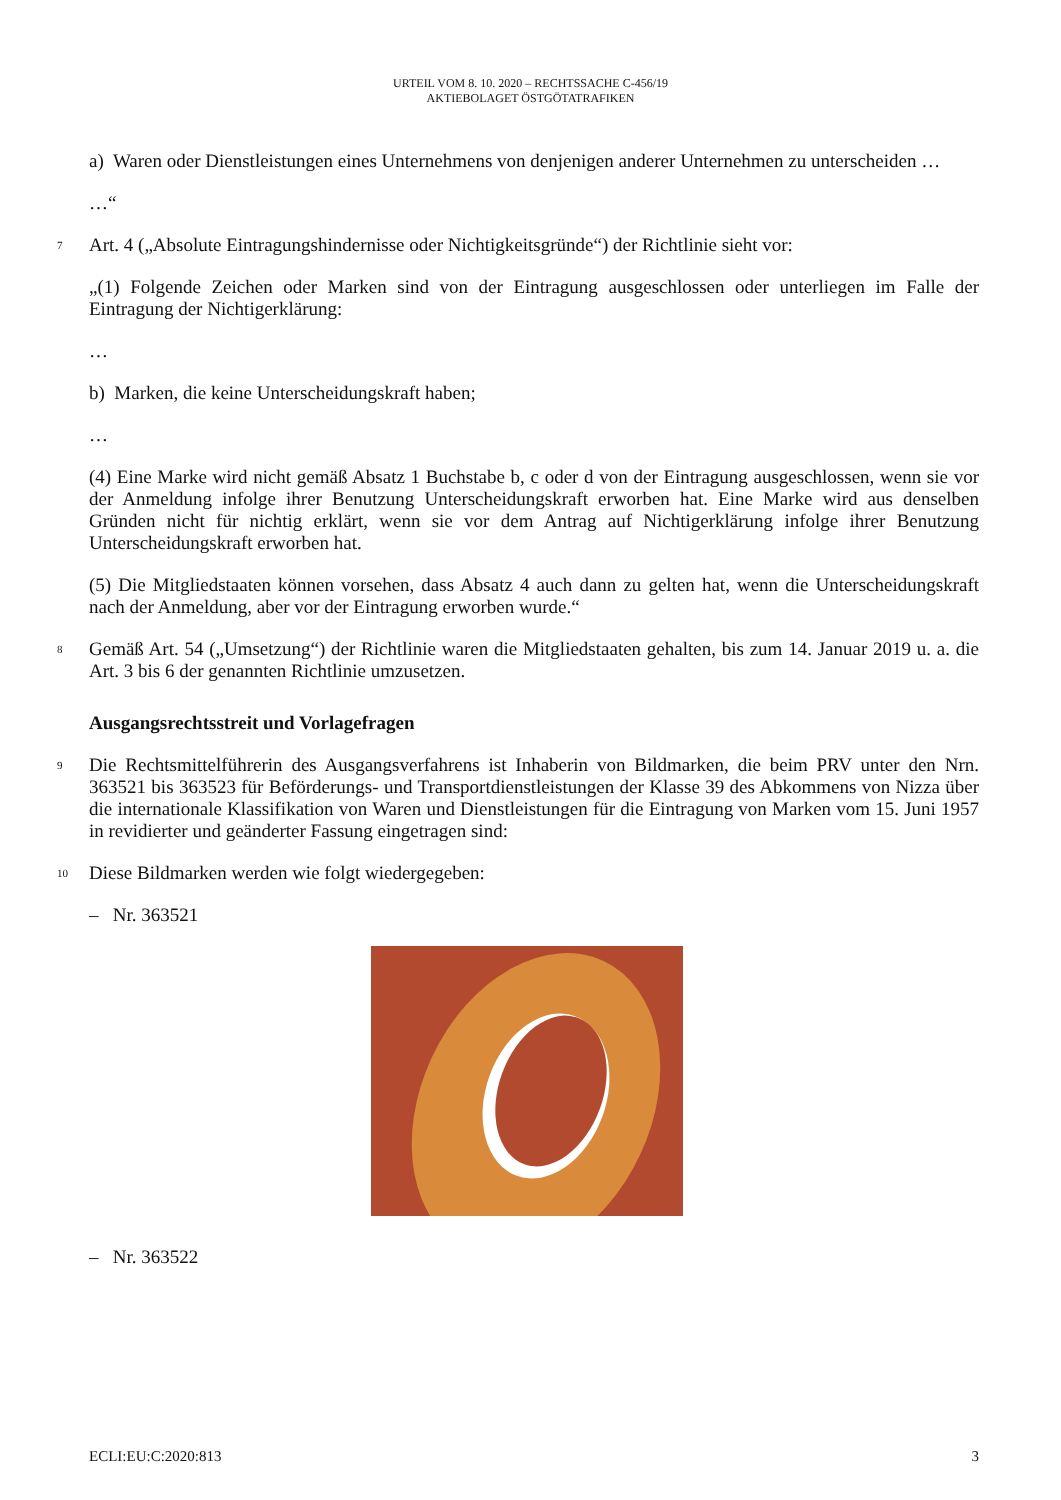URTEIL VOM 8. 10. 2020 – RECHTSSACHE C-456/19
AKTIEBOLAGET ÖSTGÖTATRAFIKEN
a) Waren oder Dienstleistungen eines Unternehmens von denjenigen anderer Unternehmen zu unterscheiden …
…“
7 Art. 4 („Absolute Eintragungshindernisse oder Nichtigkeitsgründe“) der Richtlinie sieht vor:
„(1) Folgende Zeichen oder Marken sind von der Eintragung ausgeschlossen oder unterliegen im Falle der Eintragung der Nichtigerklärung:
…
b) Marken, die keine Unterscheidungskraft haben;
…
(4) Eine Marke wird nicht gemäß Absatz 1 Buchstabe b, c oder d von der Eintragung ausgeschlossen, wenn sie vor der Anmeldung infolge ihrer Benutzung Unterscheidungskraft erworben hat. Eine Marke wird aus denselben Gründen nicht für nichtig erklärt, wenn sie vor dem Antrag auf Nichtigerklärung infolge ihrer Benutzung Unterscheidungskraft erworben hat.
(5) Die Mitgliedstaaten können vorsehen, dass Absatz 4 auch dann zu gelten hat, wenn die Unterscheidungskraft nach der Anmeldung, aber vor der Eintragung erworben wurde.“
8 Gemäß Art. 54 („Umsetzung“) der Richtlinie waren die Mitgliedstaaten gehalten, bis zum 14. Januar 2019 u. a. die Art. 3 bis 6 der genannten Richtlinie umzusetzen.
Ausgangsrechtsstreit und Vorlagefragen
9 Die Rechtsmittelführerin des Ausgangsverfahrens ist Inhaberin von Bildmarken, die beim PRV unter den Nrn. 363521 bis 363523 für Beförderungs- und Transportdienstleistungen der Klasse 39 des Abkommens von Nizza über die internationale Klassifikation von Waren und Dienstleistungen für die Eintragung von Marken vom 15. Juni 1957 in revidierter und geänderter Fassung eingetragen sind:
10 Diese Bildmarken werden wie folgt wiedergegeben:
– Nr. 363521
– Nr. 363522
ECLI:EU:C:2020:813 3